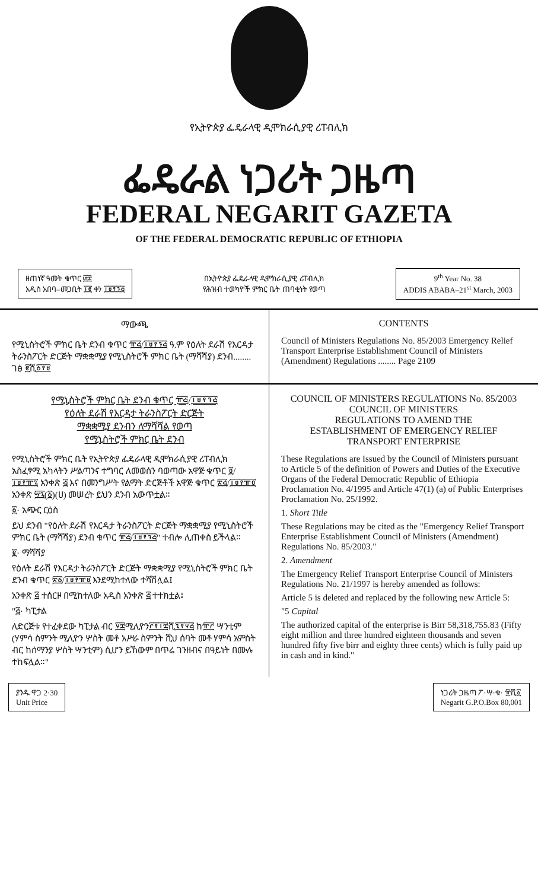የኢትዮጵያ ፌዴራላዊ ዲሞክራሲያዊ ሪፐብሊክ
ፌዴራል ነጋሪት ጋዜጣ
FEDERAL NEGARIT GAZETA
OF THE FEDERAL DEMOCRATIC REPUBLIC OF ETHIOPIA
ዘጠነኛ ዓመት ቁጥር ፴፰
አዲስ አበባ–መጋቢት ፲፪ ቀን ፲፱፻፺፭
በኢትዮጵያ ፌዴራላዊ ዲሞክራሲያዊ ሪፐብሊክ
የሕዝብ ተወካዮች ምክር ቤት ጠባቂነት የወጣ
9<sup>th</sup> Year No. 38
ADDIS ABABA–21<sup>st</sup> March, 2003
ማውጫ
የሚኒስትሮች ምክር ቤት ደንብ ቁጥር ፹፭/፲፱፻፺፭ ዓ.ም የዕለት ደራሽ የእርዳታ ትራንስፖርት ድርጅት ማቋቋሚያ የሚኒስትሮች ምክር ቤት (ማሻሻያ) ደንብ........ ገፅ ፪ሺ፩፻፱
CONTENTS
Council of Ministers Regulations No. 85/2003 Emergency Relief Transport Enterprise Establishment Council of Ministers (Amendment) Regulations ........ Page 2109
የሚኒስትሮች ምክር ቤት ደንብ ቁጥር ፹፭/፲፱፻፺፭
የዕለት ደራሽ የእርዳታ ትራንስፖርት ድርጅት
ማቋቋሚያ ደንብን ለማሻሻል የወጣ
የሚኒስትሮች ምክር ቤት ደንብ
የሚኒስትሮች ምክር ቤት የኢትዮጵያ ፌዴራላዊ ዲሞክራሲያዊ ሪፐብሊክ አስፈፃሚ አካላትን ሥልጣንና ተግባር ለመወሰን ባወጣው አዋጅ ቁጥር ፬/፲፱፻፹፯ አንቀጽ ፭ እና በመንግሥት የልማት ድርጅቶች አዋጅ ቁጥር ፳፭/፲፱፻፹፬ አንቀጽ ፵፯(፩)(ሀ) መሠረት ይህን ደንብ አውጥቷል።
፩· አጭር ርዕስ
ይህ ደንብ "የዕለት ደራሽ የእርዳታ ትራንስፖርት ድርጅት ማቋቋሚያ የሚኒስትሮች ምክር ቤት (ማሻሻያ) ደንብ ቁጥር ፹፭/፲፱፻፺፭" ተብሎ ሊጠቀስ ይችላል።
፪· ማሻሻያ
የዕለት ደራሽ የእርዳታ ትራንስፖርት ድርጅት ማቋቋሚያ የሚኒስትሮች ምክር ቤት ደንብ ቁጥር ፳፩/፲፱፻፹፱ እንደሚከተለው ተሻሽሏል፤
አንቀጽ ፭ ተሰርዞ በሚከተለው አዲስ አንቀጽ ፭ ተተክቷል፤
"፭· ካፒታል
ለድርጅቱ የተፈቀደው ካፒታል ብር ፶፰ሚሊዮን፫፻፲፰ሺ፯፻፶፭ ከ፹፫ ሣንቲም (ሃምሳ ስምንት ሚሊዮን ሦስት መቶ አሥራ ስምንት ሺህ ሰባት መቶ ሃምሳ አምስት ብር ከሰማንያ ሦስት ሣንቲም) ሲሆን ይኸውም በጥሬ ገንዘብና በዓይነት በሙሉ ተከፍሏል።"
COUNCIL OF MINISTERS REGULATIONS No. 85/2003
COUNCIL OF MINISTERS
REGULATIONS TO AMEND THE
ESTABLISHMENT OF EMERGENCY RELIEF
TRANSPORT ENTERPRISE
These Regulations are Issued by the Council of Ministers pursuant to Article 5 of the definition of Powers and Duties of the Executive Organs of the Federal Democratic Republic of Ethiopia Proclamation No. 4/1995 and Article 47(1) (a) of Public Enterprises Proclamation No. 25/1992.
1. Short Title
These Regulations may be cited as the "Emergency Relief Transport Enterprise Establishment Council of Ministers (Amendment) Regulations No. 85/2003."
2. Amendment
The Emergency Relief Transport Enterprise Council of Ministers Regulations No. 21/1997 is hereby amended as follows:
Article 5 is deleted and replaced by the following new Article 5:
"5 Capital
The authorized capital of the enterprise is Birr 58,318,755.83 (Fifty eight million and three hundred eighteen thousands and seven hundred fifty five birr and eighty three cents) which is fully paid up in cash and in kind."
ያንዱ ዋጋ 2·30
Unit Price
ነጋሪት ጋዜጣ ፖ·ሣ·ቁ· ፹ሺ፩
Negarit G.P.O.Box 80,001